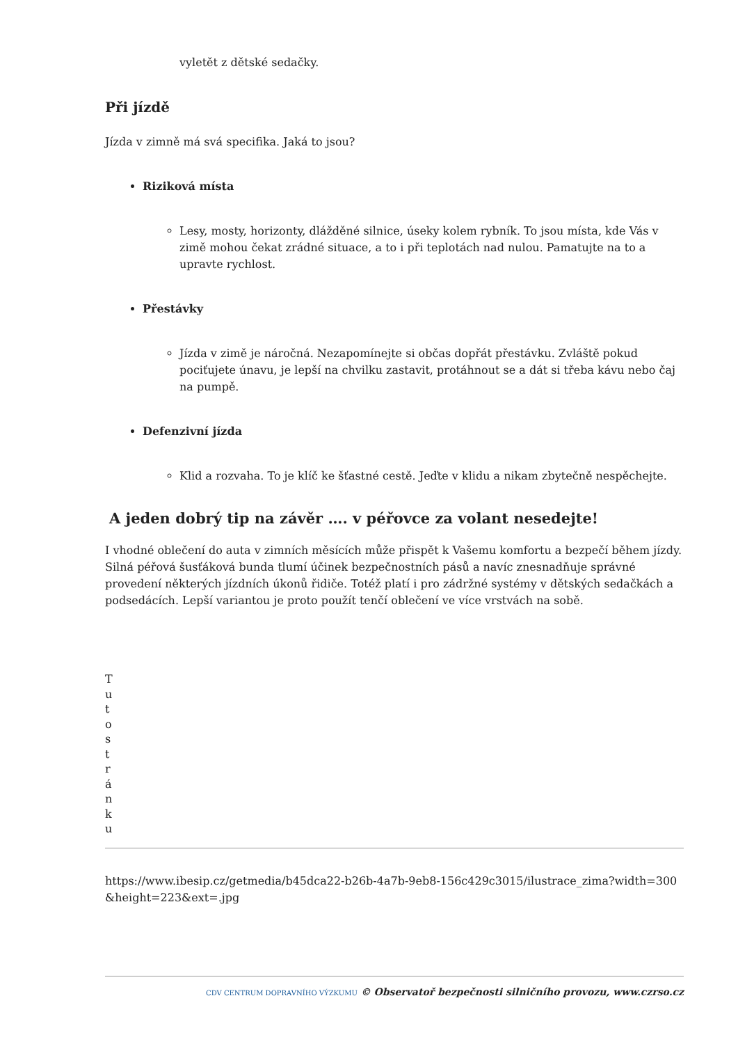vyletět z dětské sedačky.
Při jízdě
Jízda v zimně má svá specifika. Jaká to jsou?
Riziková místa
Lesy, mosty, horizonty, dlážděné silnice, úseky kolem rybník. To jsou místa, kde Vás v zimě mohou čekat zrádné situace, a to i při teplotách nad nulou. Pamatujte na to a upravte rychlost.
Přestávky
Jízda v zimě je náročná. Nezapomínejte si občas dopřát přestávku. Zvláště pokud pociťujete únavu, je lepší na chvilku zastavit, protáhnout se a dát si třeba kávu nebo čaj na pumpě.
Defenzivní jízda
Klid a rozvaha. To je klíč ke šťastné cestě. Jeďte v klidu a nikam zbytečně nespěchejte.
A jeden dobrý tip na závěr …. v péřovce za volant nesedejte!
I vhodné oblečení do auta v zimních měsících může přispět k Vašemu komfortu a bezpečí během jízdy. Silná péřová šusťáková bunda tlumí účinek bezpečnostních pásů a navíc znesnadňuje správné provedení některých jízdních úkonů řidiče. Totéž platí i pro zádržné systémy v dětských sedačkách a podsedácích. Lepší variantou je proto použít tenčí oblečení ve více vrstvách na sobě.
Tuto stránku
https://www.ibesip.cz/getmedia/b45dca22-b26b-4a7b-9eb8-156c429c3015/ilustrace_zima?width=300&height=223&ext=.jpg
CDV CENTRUM DOPRAVNÍHO VÝZKUMU © Observatoř bezpečnosti silničního provozu, www.czrso.cz